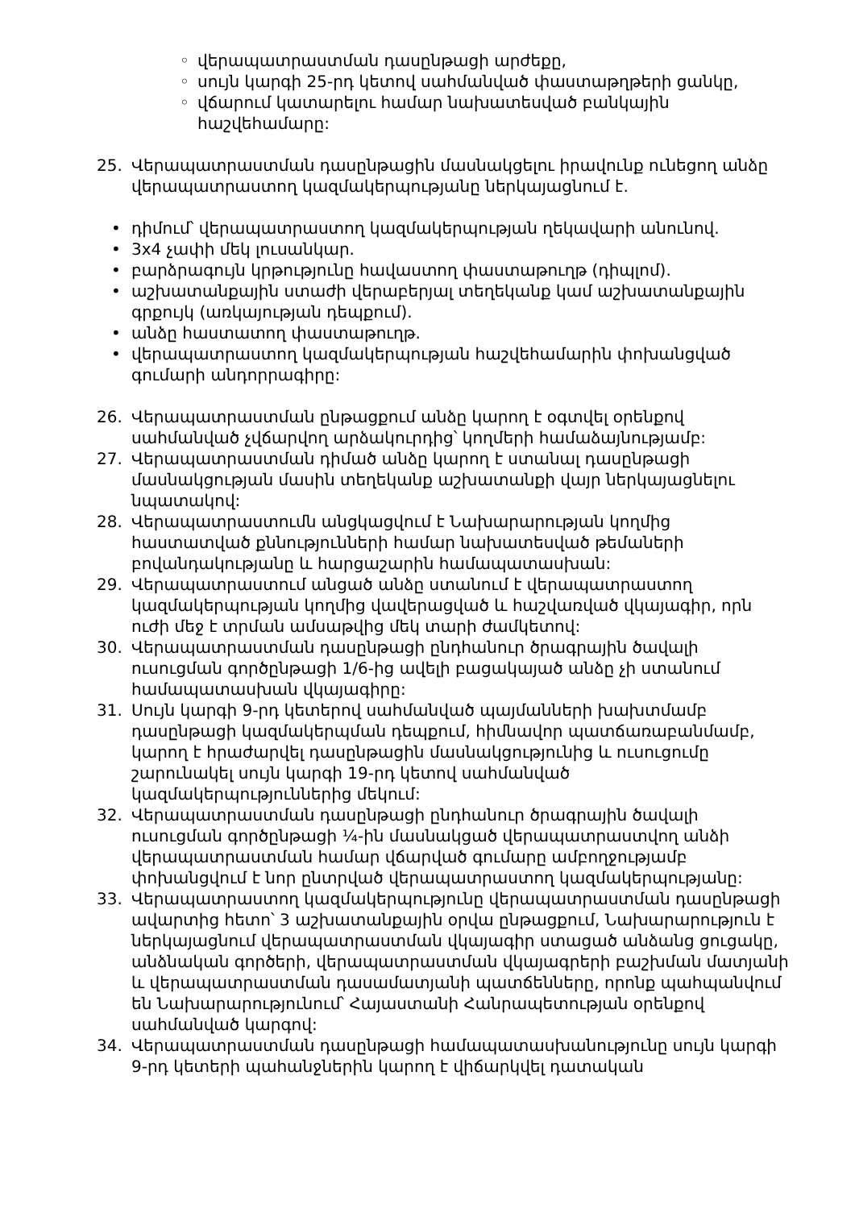◦ վերապատրաստման դասընթացի արժեքը,
◦ սույն կարգի 25-րդ կետով սահմանված փաստաթղթերի ցանկը,
◦ վճարում կատարելու համար նախատեսված բանկային հաշվեհամարը:
25. Վերապատրաստման դասընթացին մասնակցելու իրավունք ունեցող անձը վերապատրաստող կազմակերպությանը ներկայացնում է.
• դիմում՝ վերապատրաստող կազմակերպության ղեկավարի անունով.
• 3x4 չափի մեկ լուսանկար.
• բարձրագույն կրթությունը հավաստող փաստաթուղթ (դիպլոմ).
• աշխատանքային ստաժի վերաբերյալ տեղեկանք կամ աշխատանքային գրքույկ (առկայության դեպքում).
• անձը հաստատող փաստաթուղթ.
• վերապատրաստող կազմակերպության հաշվեհամարին փոխանցված գումարի անդորրագիրը:
26. Վերապատրաստման ընթացքում անձը կարող է օգտվել օրենքով սահմանված չվճարվող արձակուրդից՝ կողմերի համաձայնությամբ:
27. Վերապատրաստման դիմած անձը կարող է ստանալ դասընթացի մասնակցության մասին տեղեկանք աշխատանքի վայր ներկայացնելու նպատակով:
28. Վերապատրաստումն անցկացվում է Նախարարության կողմից հաստատված քննությունների համար նախատեսված թեմաների բովանդակությանը և հարցաշարին համապատասխան:
29. Վերապատրաստում անցած անձը ստանում է վերապատրաստող կազմակերպության կողմից վավերացված և հաշվառված վկայագիր, որն ուժի մեջ է տրման ամսաթվից մեկ տարի ժամկետով:
30. Վերապատրաստման դասընթացի ընդհանուր ծրագրային ծավալի ուսուցման գործընթացի 1/6-ից ավելի բացակայած անձը չի ստանում համապատասխան վկայագիրը:
31. Սույն կարգի 9-րդ կետերով սահմանված պայմանների խախտմամբ դասընթացի կազմակերպման դեպքում, հիմնավոր պատճառաբանմամբ, կարող է հրաժարվել դասընթացին մասնակցությունից և ուսուցումը շարունակել սույն կարգի 19-րդ կետով սահմանված կազմակերպություններից մեկում:
32. Վերապատրաստման դասընթացի ընդհանուր ծրագրային ծավալի ուսուցման գործընթացի ¼-ին մասնակցած վերապատրաստվող անձի վերապատրաստման համար վճարված գումարը ամբողջությամբ փոխանցվում է նոր ընտրված վերապատրաստող կազմակերպությանը:
33. Վերապատրաստող կազմակերպությունը վերապատրաստման դասընթացի ավարտից հետո՝ 3 աշխատանքային օրվա ընթացքում, Նախարարություն է ներկայացնում վերապատրաստման վկայագիր ստացած անձանց ցուցակը, անձնական գործերի, վերապատրաստման վկայագրերի բաշխման մատյանի և վերապատրաստման դասամատյանի պատճենները, որոնք պահպանվում են Նախարարությունում՝ Հայաստանի Հանրապետության օրենքով սահմանված կարգով:
34. Վերապատրաստման դասընթացի համապատասխանությունը սույն կարգի 9-րդ կետերի պահանջներին կարող է վիճարկվել դատական